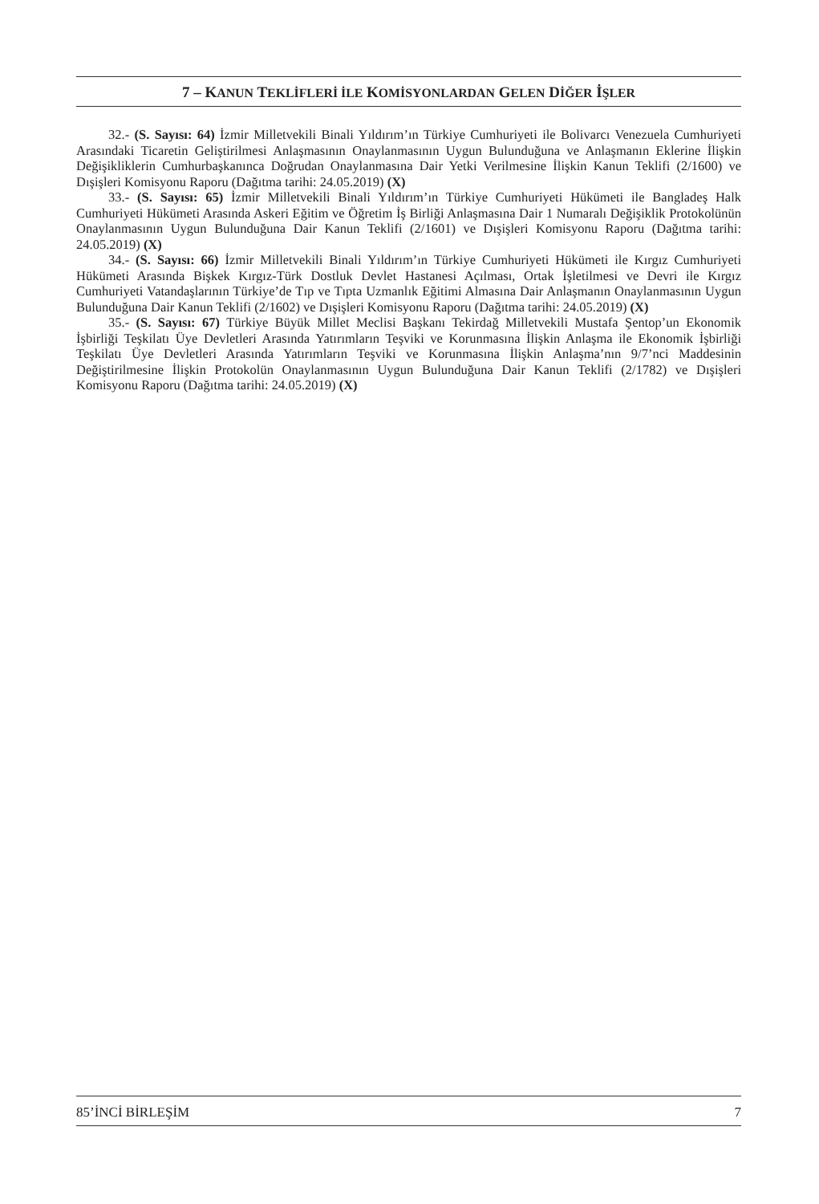7 – KANUN TEKLİFLERİ İLE KOMİSYONLARDAN GELEN DİĞER İŞLER
32.- (S. Sayısı: 64) İzmir Milletvekili Binali Yıldırım’ın Türkiye Cumhuriyeti ile Bolivarcı Venezuela Cumhuriyeti Arasındaki Ticaretin Geliştirilmesi Anlaşmasının Onaylanmasının Uygun Bulunduğuna ve Anlaşmanın Eklerine İlişkin Değişikliklerin Cumhurbaşkanınca Doğrudan Onaylanmasına Dair Yetki Verilmesine İlişkin Kanun Teklifi (2/1600) ve Dışişleri Komisyonu Raporu (Dağıtma tarihi: 24.05.2019) (X)
33.- (S. Sayısı: 65) İzmir Milletvekili Binali Yıldırım’ın Türkiye Cumhuriyeti Hükümeti ile Bangladeş Halk Cumhuriyeti Hükümeti Arasında Askeri Eğitim ve Öğretim İş Birliği Anlaşmasına Dair 1 Numaralı Değişiklik Protokolünün Onaylanmasının Uygun Bulunduğuna Dair Kanun Teklifi (2/1601) ve Dışişleri Komisyonu Raporu (Dağıtma tarihi: 24.05.2019) (X)
34.- (S. Sayısı: 66) İzmir Milletvekili Binali Yıldırım’ın Türkiye Cumhuriyeti Hükümeti ile Kırgız Cumhuriyeti Hükümeti Arasında Bişkek Kırgız-Türk Dostluk Devlet Hastanesi Açılması, Ortak İşletilmesi ve Devri ile Kırgız Cumhuriyeti Vatandaşlarının Türkiye’de Tıp ve Tıpta Uzmanlık Eğitimi Almasına Dair Anlaşmanın Onaylanmasının Uygun Bulunduğuna Dair Kanun Teklifi (2/1602) ve Dışişleri Komisyonu Raporu (Dağıtma tarihi: 24.05.2019) (X)
35.- (S. Sayısı: 67) Türkiye Büyük Millet Meclisi Başkanı Tekirdağ Milletvekili Mustafa Şentop’un Ekonomik İşbirliği Teşkilatı Üye Devletleri Arasında Yatırımların Teşviki ve Korunmasına İlişkin Anlaşma ile Ekonomik İşbirliği Teşkilatı Üye Devletleri Arasında Yatırımların Teşviki ve Korunmasına İlişkin Anlaşma’nın 9/7’nci Maddesinin Değiştirilmesine İlişkin Protokolün Onaylanmasının Uygun Bulunduğuna Dair Kanun Teklifi (2/1782) ve Dışişleri Komisyonu Raporu (Dağıtma tarihi: 24.05.2019) (X)
85’İNCİ BİRLEŞİM 7